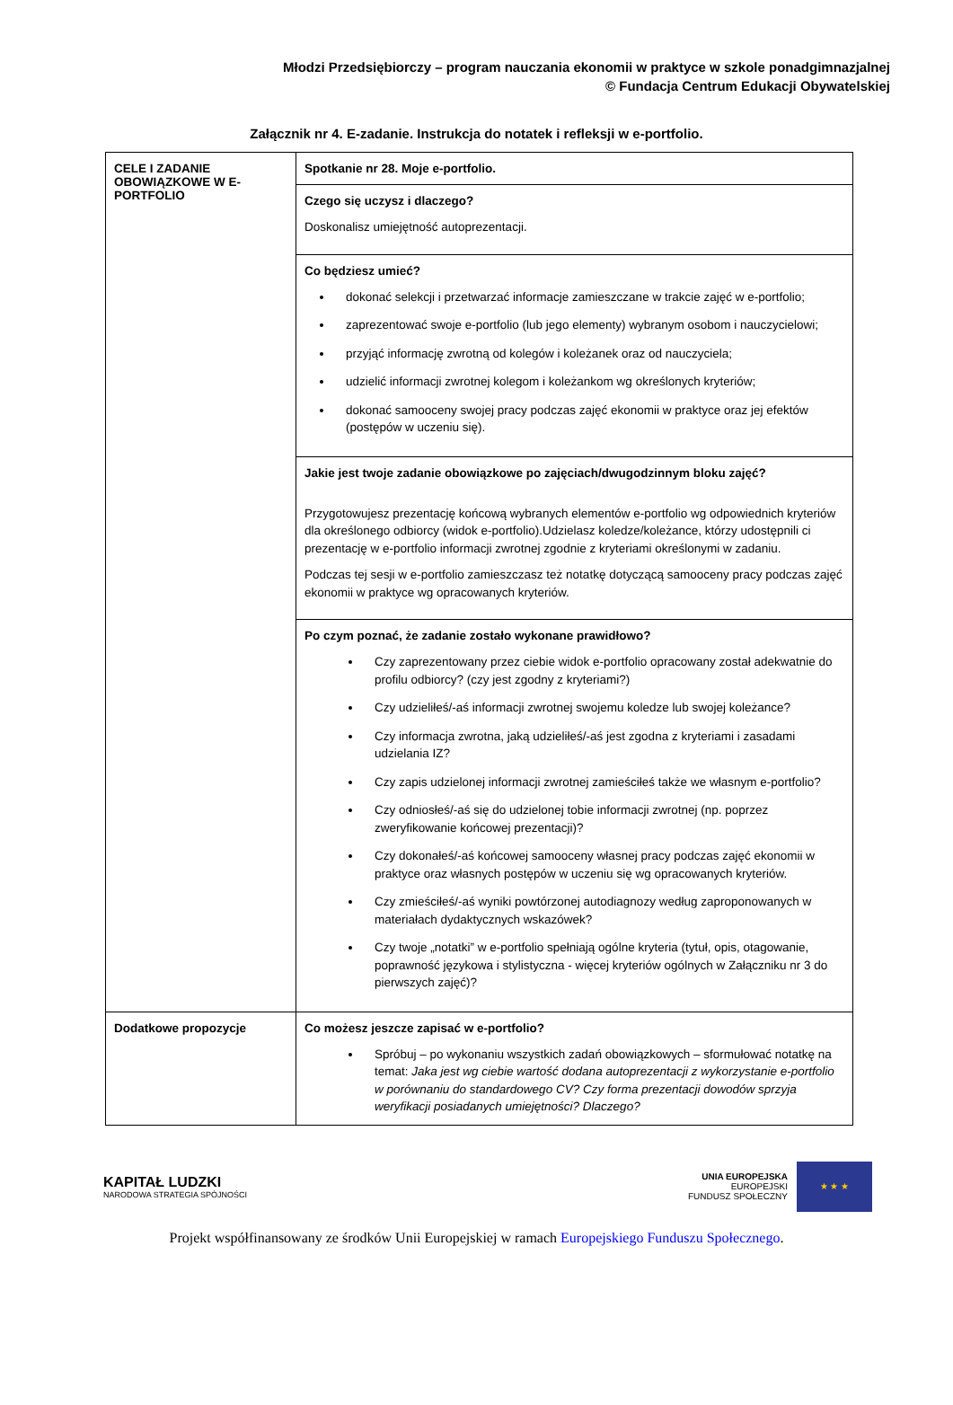Młodzi Przedsiębiorczy – program nauczania ekonomii w praktyce w szkole ponadgimnazjalnej
© Fundacja Centrum Edukacji Obywatelskiej
Załącznik nr 4. E-zadanie. Instrukcja do notatek i refleksji w e-portfolio.
| CELE I ZADANIE OBOWIĄZKOWE W E-PORTFOLIO | Spotkanie nr 28. Moje e-portfolio. |
| | Czego się uczysz i dlaczego? Doskonalisz umiejętność autoprezentacji. |
| | Co będziesz umieć? dokonać selekcji i przetwarzać informacje zamieszczane w trakcie zajęć w e-portfolio; zaprezentować swoje e-portfolio (lub jego elementy) wybranym osobom i nauczycielowi; przyjąć informację zwrotną od kolegów i koleżanek oraz od nauczyciela; udzielić informacji zwrotnej kolegom i koleżankom wg określonych kryteriów; dokonać samooceny swojej pracy podczas zajęć ekonomii w praktyce oraz jej efektów (postępów w uczeniu się). |
| | Jakie jest twoje zadanie obowiązkowe po zajęciach/dwugodzinnym bloku zajęć? Przygotowujesz prezentację końcową wybranych elementów e-portfolio wg odpowiednich kryteriów dla określonego odbiorcy (widok e-portfolio).Udzielasz koledze/koleżance, którzy udostępnili ci prezentację w e-portfolio informacji zwrotnej zgodnie z kryteriami określonymi w zadaniu. Podczas tej sesji w e-portfolio zamieszczasz też notatkę dotyczącą samooceny pracy podczas zajęć ekonomii w praktyce wg opracowanych kryteriów. |
| | Po czym poznać, że zadanie zostało wykonane prawidłowo? Czy zaprezentowany przez ciebie widok e-portfolio opracowany został adekwatnie do profilu odbiorcy? (czy jest zgodny z kryteriami?) Czy udzieliłeś/-aś informacji zwrotnej swojemu koledze lub swojej koleżance? Czy informacja zwrotna, jaką udzieliłeś/-aś jest zgodna z kryteriami i zasadami udzielania IZ? Czy zapis udzielonej informacji zwrotnej zamieściłeś także we własnym e-portfolio? Czy odniosłeś/-aś się do udzielonej tobie informacji zwrotnej (np. poprzez zweryfikowanie końcowej prezentacji)? Czy dokonałeś/-aś końcowej samooceny własnej pracy podczas zajęć ekonomii w praktyce oraz własnych postępów w uczeniu się wg opracowanych kryteriów. Czy zmieściłeś/-aś wyniki powtórzonej autodiagnozy według zaproponowanych w materiałach dydaktycznych wskazówek? Czy twoje „notatki” w e-portfolio spełniają ogólne kryteria (tytuł, opis, otagowanie, poprawność językowa i stylistyczna - więcej kryteriów ogólnych w Załączniku nr 3 do pierwszych zajęć)? |
| Dodatkowe propozycje | Co możesz jeszcze zapisać w e-portfolio? Spróbuj – po wykonaniu wszystkich zadań obowiązkowych – sformułować notatkę na temat: Jaka jest wg ciebie wartość dodana autoprezentacji z wykorzystanie e-portfolio w porównaniu do standardowego CV? Czy forma prezentacji dowodów sprzyja weryfikacji posiadanych umiejętności? Dlaczego? |
KAPITAŁ LUDZKI
NARODOWA STRATEGIA SPÓJNOŚCI
UNIA EUROPEJSKA
EUROPEJSKI
FUNDUSZ SPOŁECZNY
★ ★ ★
Projekt współfinansowany ze środków Unii Europejskiej w ramach Europejskiego Funduszu Społecznego.